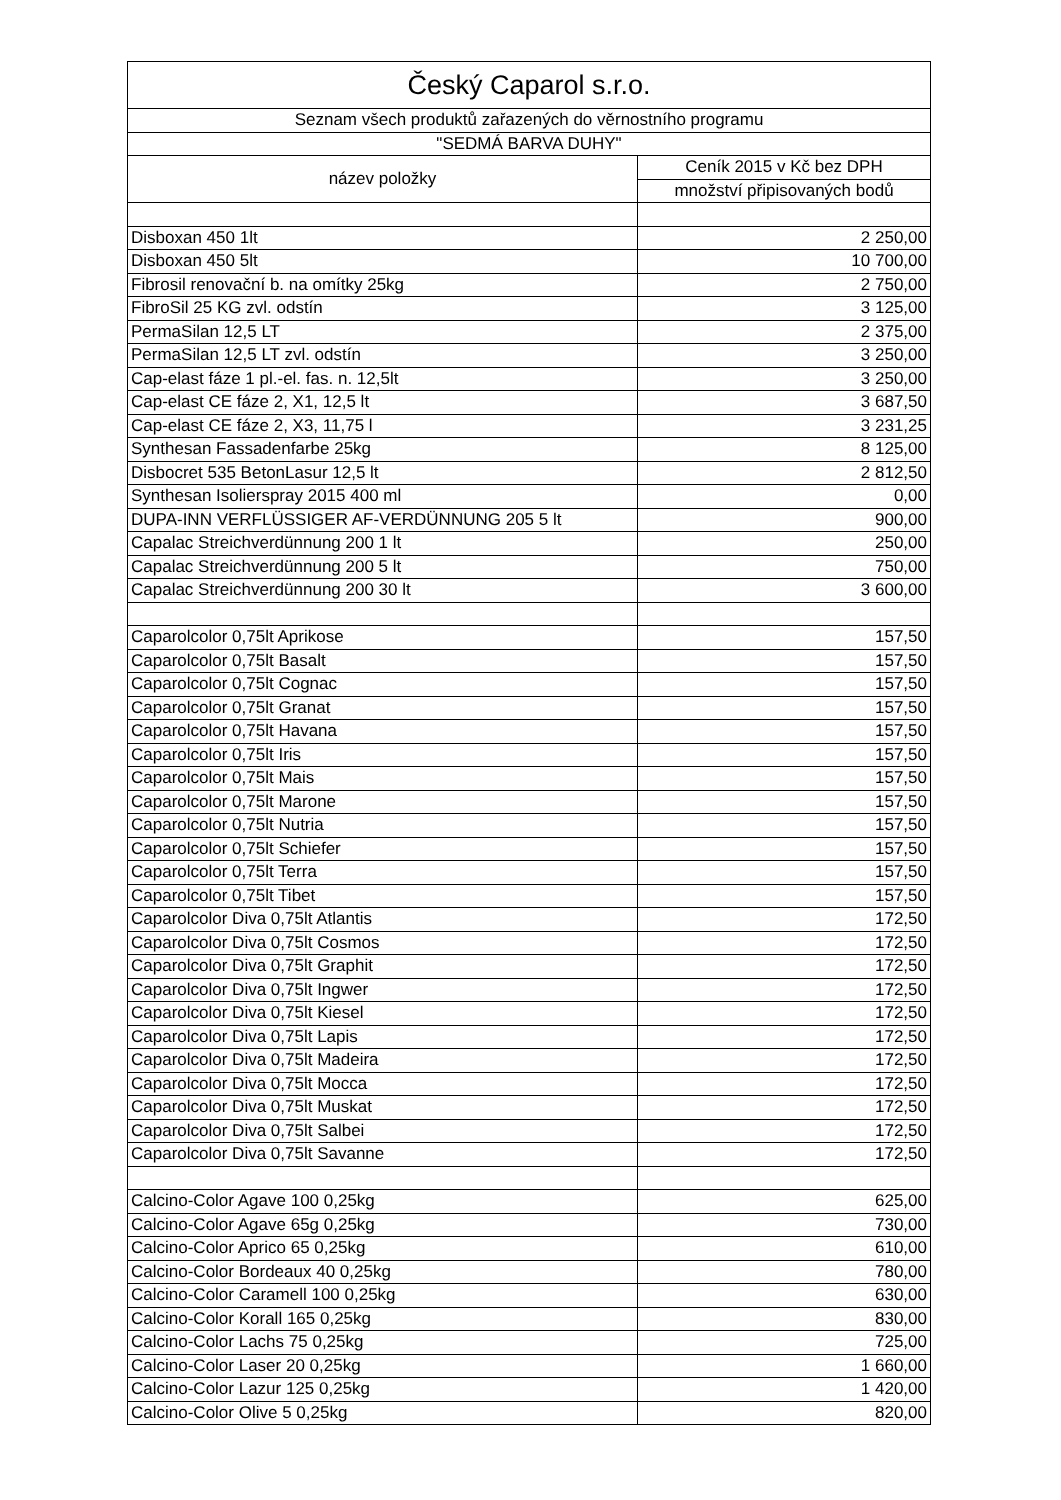| Český Caparol s.r.o. | |
| --- | --- |
| Seznam všech produktů zařazených do věrnostního programu | |
| "SEDMÁ BARVA DUHY" | |
| název položky | Ceník 2015 v Kč bez DPH |
| | množství připisovaných bodů |
| Disboxan 450 1lt | 2 250,00 |
| Disboxan 450 5lt | 10 700,00 |
| Fibrosil renovační b. na omítky 25kg | 2 750,00 |
| FibroSil 25 KG zvl. odstín | 3 125,00 |
| PermaSilan 12,5 LT | 2 375,00 |
| PermaSilan 12,5 LT zvl. odstín | 3 250,00 |
| Cap-elast fáze 1 pl.-el. fas. n. 12,5lt | 3 250,00 |
| Cap-elast CE fáze 2, X1, 12,5 lt | 3 687,50 |
| Cap-elast CE fáze 2, X3, 11,75 l | 3 231,25 |
| Synthesan Fassadenfarbe 25kg | 8 125,00 |
| Disbocret 535 BetonLasur 12,5 lt | 2 812,50 |
| Synthesan Isolierspray 2015 400 ml | 0,00 |
| DUPA-INN VERFLÜSSIGER AF-VERDÜNNUNG 205 5 lt | 900,00 |
| Capalac Streichverdünnung 200 1 lt | 250,00 |
| Capalac Streichverdünnung 200 5 lt | 750,00 |
| Capalac Streichverdünnung 200 30 lt | 3 600,00 |
| Caparolcolor 0,75lt Aprikose | 157,50 |
| Caparolcolor 0,75lt Basalt | 157,50 |
| Caparolcolor 0,75lt Cognac | 157,50 |
| Caparolcolor 0,75lt Granat | 157,50 |
| Caparolcolor 0,75lt Havana | 157,50 |
| Caparolcolor 0,75lt Iris | 157,50 |
| Caparolcolor 0,75lt Mais | 157,50 |
| Caparolcolor 0,75lt Marone | 157,50 |
| Caparolcolor 0,75lt Nutria | 157,50 |
| Caparolcolor 0,75lt Schiefer | 157,50 |
| Caparolcolor 0,75lt Terra | 157,50 |
| Caparolcolor 0,75lt Tibet | 157,50 |
| Caparolcolor Diva 0,75lt Atlantis | 172,50 |
| Caparolcolor Diva 0,75lt Cosmos | 172,50 |
| Caparolcolor Diva 0,75lt Graphit | 172,50 |
| Caparolcolor Diva 0,75lt Ingwer | 172,50 |
| Caparolcolor Diva 0,75lt Kiesel | 172,50 |
| Caparolcolor Diva 0,75lt Lapis | 172,50 |
| Caparolcolor Diva 0,75lt Madeira | 172,50 |
| Caparolcolor Diva 0,75lt Mocca | 172,50 |
| Caparolcolor Diva 0,75lt Muskat | 172,50 |
| Caparolcolor Diva 0,75lt Salbei | 172,50 |
| Caparolcolor Diva 0,75lt Savanne | 172,50 |
| Calcino-Color Agave 100 0,25kg | 625,00 |
| Calcino-Color Agave 65g 0,25kg | 730,00 |
| Calcino-Color Aprico 65 0,25kg | 610,00 |
| Calcino-Color Bordeaux 40 0,25kg | 780,00 |
| Calcino-Color Caramell 100 0,25kg | 630,00 |
| Calcino-Color Korall 165 0,25kg | 830,00 |
| Calcino-Color Lachs 75 0,25kg | 725,00 |
| Calcino-Color Laser 20 0,25kg | 1 660,00 |
| Calcino-Color Lazur 125 0,25kg | 1 420,00 |
| Calcino-Color Olive 5 0,25kg | 820,00 |